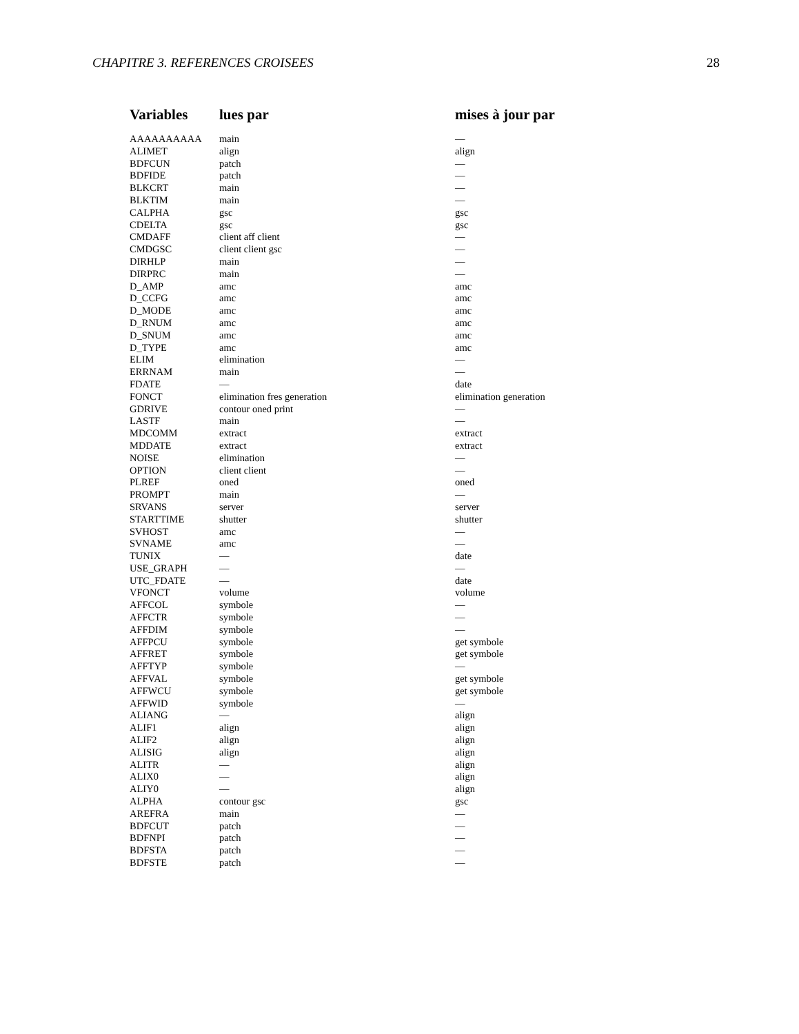CHAPITRE 3. REFERENCES CROISEES 28
| Variables | lues par | mises à jour par |
| --- | --- | --- |
| AAAAAAAAAA | main | — |
| ALIMET | align | align |
| BDFCUN | patch | — |
| BDFIDE | patch | — |
| BLKCRT | main | — |
| BLKTIM | main | — |
| CALPHA | gsc | gsc |
| CDELTA | gsc | gsc |
| CMDAFF | client aff client | — |
| CMDGSC | client client gsc | — |
| DIRHLP | main | — |
| DIRPRC | main | — |
| D_AMP | amc | amc |
| D_CCFG | amc | amc |
| D_MODE | amc | amc |
| D_RNUM | amc | amc |
| D_SNUM | amc | amc |
| D_TYPE | amc | amc |
| ELIM | elimination | — |
| ERRNAM | main | — |
| FDATE | — | date |
| FONCT | elimination fres generation | elimination generation |
| GDRIVE | contour oned print | — |
| LASTF | main | — |
| MDCOMM | extract | extract |
| MDDATE | extract | extract |
| NOISE | elimination | — |
| OPTION | client client | — |
| PLREF | oned | oned |
| PROMPT | main | — |
| SRVANS | server | server |
| STARTTIME | shutter | shutter |
| SVHOST | amc | — |
| SVNAME | amc | — |
| TUNIX | — | date |
| USE_GRAPH | — | — |
| UTC_FDATE | — | date |
| VFONCT | volume | volume |
| AFFCOL | symbole | — |
| AFFCTR | symbole | — |
| AFFDIM | symbole | — |
| AFFPCU | symbole | get symbole |
| AFFRET | symbole | get symbole |
| AFFTYP | symbole | — |
| AFFVAL | symbole | get symbole |
| AFFWCU | symbole | get symbole |
| AFFWID | symbole | — |
| ALIANG | — | align |
| ALIF1 | align | align |
| ALIF2 | align | align |
| ALISIG | align | align |
| ALITR | — | align |
| ALIX0 | — | align |
| ALIY0 | — | align |
| ALPHA | contour gsc | gsc |
| AREFRA | main | — |
| BDFCUT | patch | — |
| BDFNPI | patch | — |
| BDFSTA | patch | — |
| BDFSTE | patch | — |